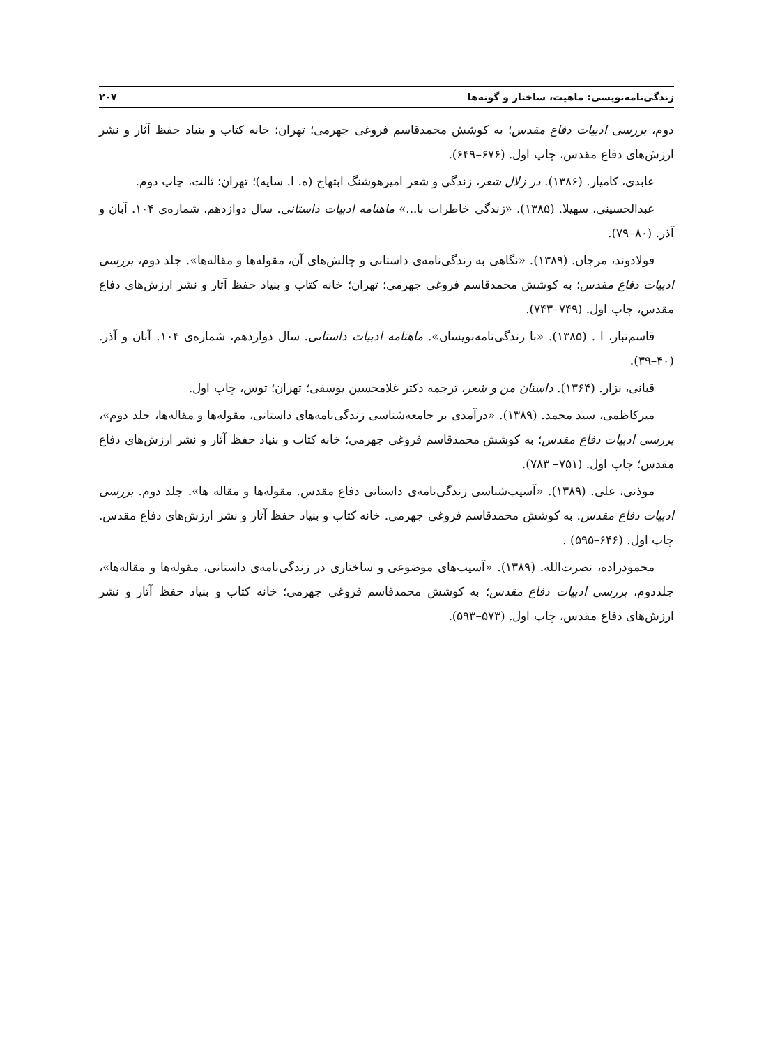زندگی‌نامه‌نویسی: ماهیت، ساختار و گونه‌ها ۲۰۷
دوم، بررسی ادبیات دفاع مقدس؛ به کوشش محمدقاسم فروغی جهرمی؛ تهران؛ خانه کتاب و بنیاد حفظ آثار و نشر ارزش‌های دفاع مقدس، چاپ اول. (۶۷۶–۶۴۹).
عابدی، کامیار. (۱۳۸۶). در زلال شعر، زندگی و شعر امیرهوشنگ ابتهاج (ه. ا. سایه)؛ تهران؛ ثالث، چاپ دوم.
عبدالحسینی، سهیلا. (۱۳۸۵). «زندگی خاطرات با...» ماهنامه ادبیات داستانی. سال دوازدهم، شماره‌ی ۱۰۴. آبان و آذر. (۸۰–۷۹).
فولادوند، مرجان. (۱۳۸۹). «نگاهی به زندگی‌نامه‌ی داستانی و چالش‌های آن، مقوله‌ها و مقاله‌ها». جلد دوم، بررسی ادبیات دفاع مقدس؛ به کوشش محمدقاسم فروغی جهرمی؛ تهران؛ خانه کتاب و بنیاد حفظ آثار و نشر ارزش‌های دفاع مقدس، چاپ اول. (۷۴۹–۷۴۳).
قاسم‌تبار، ا . (۱۳۸۵). «با زندگی‌نامه‌نویسان». ماهنامه ادبیات داستانی. سال دوازدهم، شماره‌ی ۱۰۴. آبان و آذر. (۴۰–۳۹).
قبانی، نزار. (۱۳۶۴). داستان من و شعر، ترجمه دکتر غلامحسین یوسفی؛ تهران؛ توس، چاپ اول.
میرکاظمی، سید محمد. (۱۳۸۹). «درآمدی بر جامعه‌شناسی زندگی‌نامه‌های داستانی، مقوله‌ها و مقاله‌ها، جلد دوم»، بررسی ادبیات دفاع مقدس؛ به کوشش محمدقاسم فروغی جهرمی؛ خانه کتاب و بنیاد حفظ آثار و نشر ارزش‌های دفاع مقدس؛ چاپ اول. (۷۵۱– ۷۸۳).
موذنی، علی. (۱۳۸۹). «آسیب‌شناسی زندگی‌نامه‌ی داستانی دفاع مقدس. مقوله‌ها و مقاله ها». جلد دوم. بررسی ادبیات دفاع مقدس. به کوشش محمدقاسم فروغی جهرمی. خانه کتاب و بنیاد حفظ آثار و نشر ارزش‌های دفاع مقدس. چاپ اول. (۶۴۶–۵۹۵) .
محمودزاده، نصرت‌الله. (۱۳۸۹). «آسیب‌های موضوعی و ساختاری در زندگی‌نامه‌ی داستانی، مقوله‌ها و مقاله‌ها»، جلددوم، بررسی ادبیات دفاع مقدس؛ به کوشش محمدقاسم فروغی جهرمی؛ خانه کتاب و بنیاد حفظ آثار و نشر ارزش‌های دفاع مقدس، چاپ اول. (۵۷۳–۵۹۳).